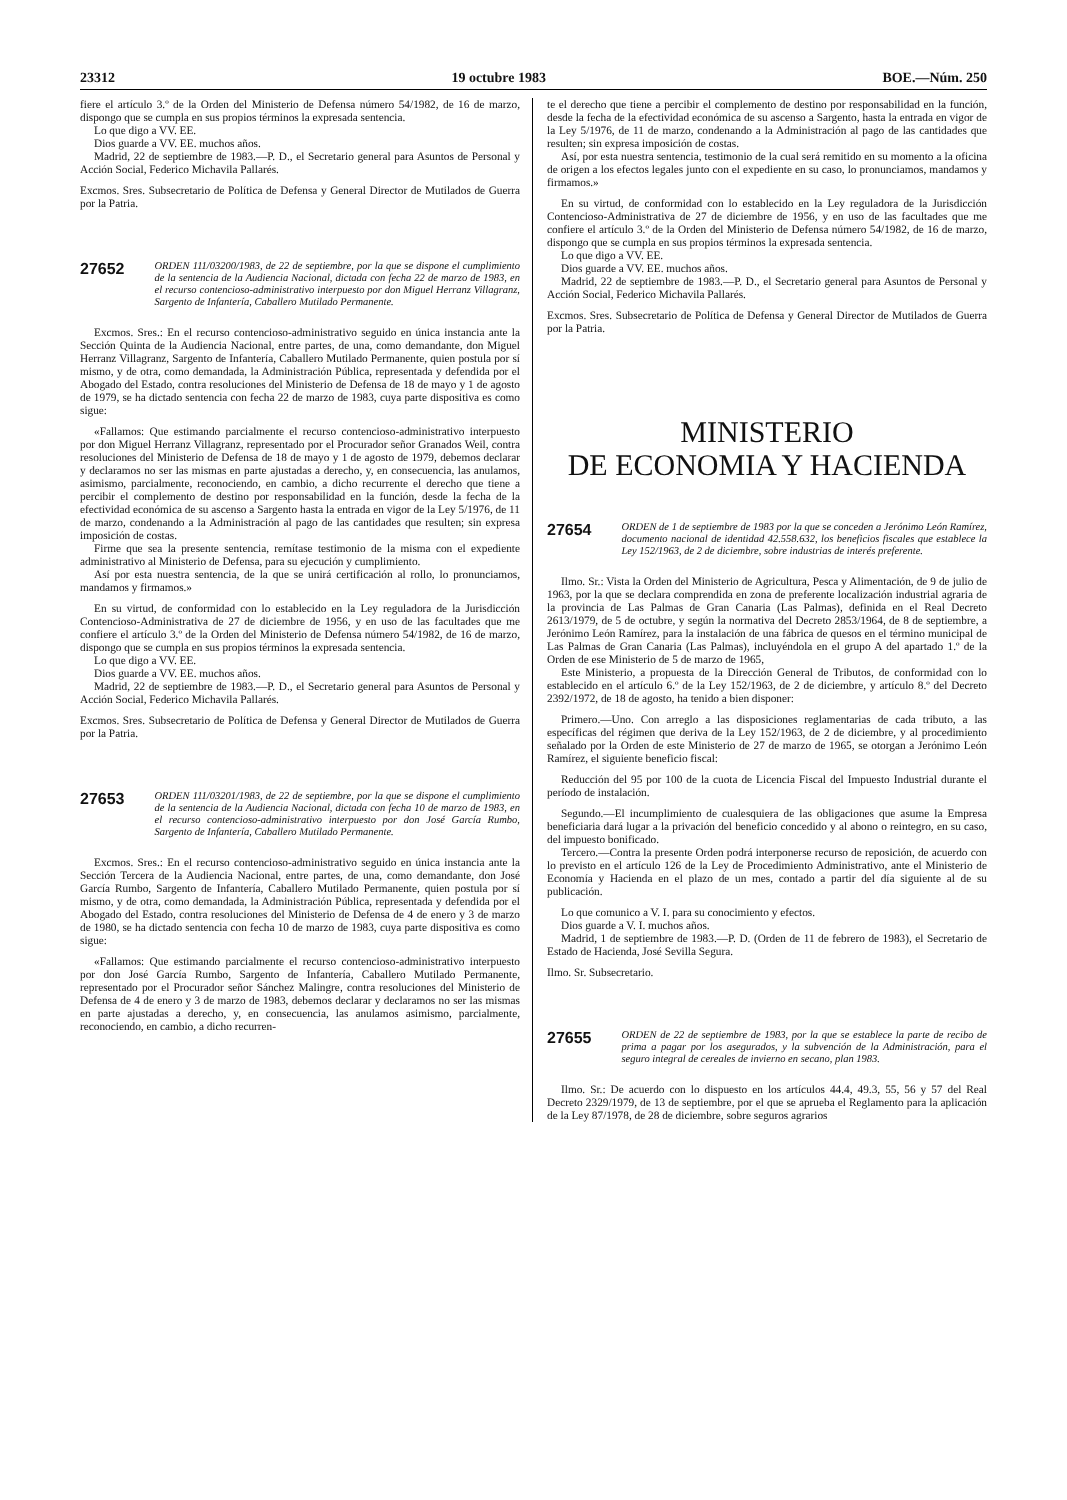23312 19 octubre 1983 BOE.—Núm. 250
fiere el artículo 3.º de la Orden del Ministerio de Defensa número 54/1982, de 16 de marzo, dispongo que se cumpla en sus propios términos la expresada sentencia.
Lo que digo a VV. EE.
Dios guarde a VV. EE. muchos años.
Madrid, 22 de septiembre de 1983.—P. D., el Secretario general para Asuntos de Personal y Acción Social, Federico Michavila Pallarés.
Excmos. Sres. Subsecretario de Política de Defensa y General Director de Mutilados de Guerra por la Patria.
27652 ORDEN 111/03200/1983, de 22 de septiembre, por la que se dispone el cumplimiento de la sentencia de la Audiencia Nacional, dictada con fecha 22 de marzo de 1983, en el recurso contencioso-administrativo interpuesto por don Miguel Herranz Villagranz, Sargento de Infantería, Caballero Mutilado Permanente.
Excmos. Sres.: En el recurso contencioso-administrativo seguido en única instancia ante la Sección Quinta de la Audiencia Nacional, entre partes, de una, como demandante, don Miguel Herranz Villagranz, Sargento de Infantería, Caballero Mutilado Permanente, quien postula por sí mismo, y de otra, como demandada, la Administración Pública, representada y defendida por el Abogado del Estado, contra resoluciones del Ministerio de Defensa de 18 de mayo y 1 de agosto de 1979, se ha dictado sentencia con fecha 22 de marzo de 1983, cuya parte dispositiva es como sigue:
«Fallamos: Que estimando parcialmente el recurso contencioso-administrativo interpuesto por don Miguel Herranz Villagranz, representado por el Procurador señor Granados Weil, contra resoluciones del Ministerio de Defensa de 18 de mayo y 1 de agosto de 1979, debemos declarar y declaramos no ser las mismas en parte ajustadas a derecho, y, en consecuencia, las anulamos, asimismo, parcialmente, reconociendo, en cambio, a dicho recurrente el derecho que tiene a percibir el complemento de destino por responsabilidad en la función, desde la fecha de la efectividad económica de su ascenso a Sargento hasta la entrada en vigor de la Ley 5/1976, de 11 de marzo, condenando a la Administración al pago de las cantidades que resulten; sin expresa imposición de costas.
Firme que sea la presente sentencia, remítase testimonio de la misma con el expediente administrativo al Ministerio de Defensa, para su ejecución y cumplimiento.
Así por esta nuestra sentencia, de la que se unirá certificación al rollo, lo pronunciamos, mandamos y firmamos.»
En su virtud, de conformidad con lo establecido en la Ley reguladora de la Jurisdicción Contencioso-Administrativa de 27 de diciembre de 1956, y en uso de las facultades que me confiere el artículo 3.º de la Orden del Ministerio de Defensa número 54/1982, de 16 de marzo, dispongo que se cumpla en sus propios términos la expresada sentencia.
Lo que digo a VV. EE.
Dios guarde a VV. EE. muchos años.
Madrid, 22 de septiembre de 1983.—P. D., el Secretario general para Asuntos de Personal y Acción Social, Federico Michavila Pallarés.
Excmos. Sres. Subsecretario de Política de Defensa y General Director de Mutilados de Guerra por la Patria.
27653 ORDEN 111/03201/1983, de 22 de septiembre, por la que se dispone el cumplimiento de la sentencia de la Audiencia Nacional, dictada con fecha 10 de marzo de 1983, en el recurso contencioso-administrativo interpuesto por don José García Rumbo, Sargento de Infantería, Caballero Mutilado Permanente.
Excmos. Sres.: En el recurso contencioso-administrativo seguido en única instancia ante la Sección Tercera de la Audiencia Nacional, entre partes, de una, como demandante, don José García Rumbo, Sargento de Infantería, Caballero Mutilado Permanente, quien postula por sí mismo, y de otra, como demandada, la Administración Pública, representada y defendida por el Abogado del Estado, contra resoluciones del Ministerio de Defensa de 4 de enero y 3 de marzo de 1980, se ha dictado sentencia con fecha 10 de marzo de 1983, cuya parte dispositiva es como sigue:
«Fallamos: Que estimando parcialmente el recurso contencioso-administrativo interpuesto por don José García Rumbo, Sargento de Infantería, Caballero Mutilado Permanente, representado por el Procurador señor Sánchez Malingre, contra resoluciones del Ministerio de Defensa de 4 de enero y 3 de marzo de 1983, debemos declarar y declaramos no ser las mismas en parte ajustadas a derecho, y, en consecuencia, las anulamos asimismo, parcialmente, reconociendo, en cambio, a dicho recurren-
te el derecho que tiene a percibir el complemento de destino por responsabilidad en la función, desde la fecha de la efectividad económica de su ascenso a Sargento, hasta la entrada en vigor de la Ley 5/1976, de 11 de marzo, condenando a la Administración al pago de las cantidades que resulten; sin expresa imposición de costas.
Así, por esta nuestra sentencia, testimonio de la cual será remitido en su momento a la oficina de origen a los efectos legales junto con el expediente en su caso, lo pronunciamos, mandamos y firmamos.»
En su virtud, de conformidad con lo establecido en la Ley reguladora de la Jurisdicción Contencioso-Administrativa de 27 de diciembre de 1956, y en uso de las facultades que me confiere el artículo 3.º de la Orden del Ministerio de Defensa número 54/1982, de 16 de marzo, dispongo que se cumpla en sus propios términos la expresada sentencia.
Lo que digo a VV. EE.
Dios guarde a VV. EE. muchos años.
Madrid, 22 de septiembre de 1983.—P. D., el Secretario general para Asuntos de Personal y Acción Social, Federico Michavila Pallarés.
Excmos. Sres. Subsecretario de Política de Defensa y General Director de Mutilados de Guerra por la Patria.
MINISTERIO
DE ECONOMIA Y HACIENDA
27654 ORDEN de 1 de septiembre de 1983 por la que se conceden a Jerónimo León Ramírez, documento nacional de identidad 42.558.632, los beneficios fiscales que establece la Ley 152/1963, de 2 de diciembre, sobre industrias de interés preferente.
Ilmo. Sr.: Vista la Orden del Ministerio de Agricultura, Pesca y Alimentación, de 9 de julio de 1963, por la que se declara comprendida en zona de preferente localización industrial agraria de la provincia de Las Palmas de Gran Canaria (Las Palmas), definida en el Real Decreto 2613/1979, de 5 de octubre, y según la normativa del Decreto 2853/1964, de 8 de septiembre, a Jerónimo León Ramírez, para la instalación de una fábrica de quesos en el término municipal de Las Palmas de Gran Canaria (Las Palmas), incluyéndola en el grupo A del apartado 1.º de la Orden de ese Ministerio de 5 de marzo de 1965,
Este Ministerio, a propuesta de la Dirección General de Tributos, de conformidad con lo establecido en el artículo 6.º de la Ley 152/1963, de 2 de diciembre, y artículo 8.º del Decreto 2392/1972, de 18 de agosto, ha tenido a bien disponer:
Primero.—Uno. Con arreglo a las disposiciones reglamentarias de cada tributo, a las específicas del régimen que deriva de la Ley 152/1963, de 2 de diciembre, y al procedimiento señalado por la Orden de este Ministerio de 27 de marzo de 1965, se otorgan a Jerónimo León Ramírez, el siguiente beneficio fiscal:
Reducción del 95 por 100 de la cuota de Licencia Fiscal del Impuesto Industrial durante el período de instalación.
Segundo.—El incumplimiento de cualesquiera de las obligaciones que asume la Empresa beneficiaria dará lugar a la privación del beneficio concedido y al abono o reintegro, en su caso, del impuesto bonificado.
Tercero.—Contra la presente Orden podrá interponerse recurso de reposición, de acuerdo con lo previsto en el artículo 126 de la Ley de Procedimiento Administrativo, ante el Ministerio de Economía y Hacienda en el plazo de un mes, contado a partir del día siguiente al de su publicación.
Lo que comunico a V. I. para su conocimiento y efectos.
Dios guarde a V. I. muchos años.
Madrid, 1 de septiembre de 1983.—P. D. (Orden de 11 de febrero de 1983), el Secretario de Estado de Hacienda, José Sevilla Segura.
Ilmo. Sr. Subsecretario.
27655 ORDEN de 22 de septiembre de 1983, por la que se establece la parte de recibo de prima a pagar por los asegurados, y la subvención de la Administración, para el seguro integral de cereales de invierno en secano, plan 1983.
Ilmo. Sr.: De acuerdo con lo dispuesto en los artículos 44.4, 49.3, 55, 56 y 57 del Real Decreto 2329/1979, de 13 de septiembre, por el que se aprueba el Reglamento para la aplicación de la Ley 87/1978, de 28 de diciembre, sobre seguros agrarios